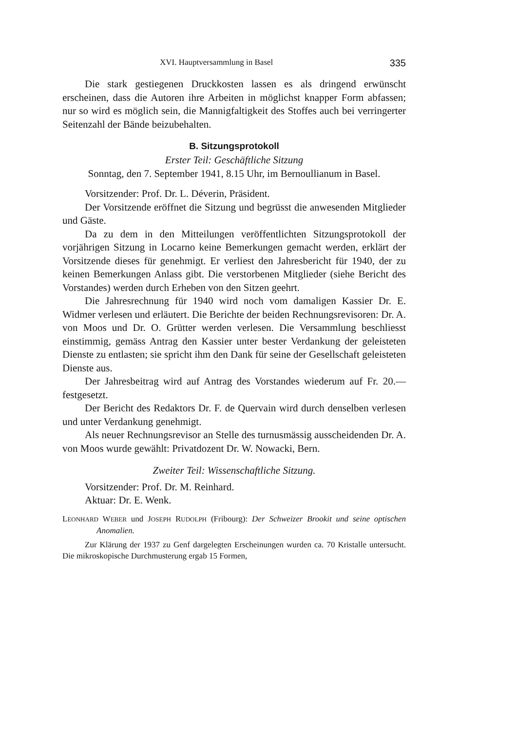XVI. Hauptversammlung in Basel 335
Die stark gestiegenen Druckkosten lassen es als dringend erwünscht erscheinen, dass die Autoren ihre Arbeiten in möglichst knapper Form abfassen; nur so wird es möglich sein, die Mannigfaltigkeit des Stoffes auch bei verringerter Seitenzahl der Bände beizubehalten.
B. Sitzungsprotokoll
Erster Teil: Geschäftliche Sitzung
Sonntag, den 7. September 1941, 8.15 Uhr, im Bernoullianum in Basel.
Vorsitzender: Prof. Dr. L. Déverin, Präsident.
Der Vorsitzende eröffnet die Sitzung und begrüsst die anwesenden Mitglieder und Gäste.
Da zu dem in den Mitteilungen veröffentlichten Sitzungsprotokoll der vorjährigen Sitzung in Locarno keine Bemerkungen gemacht werden, erklärt der Vorsitzende dieses für genehmigt. Er verliest den Jahresbericht für 1940, der zu keinen Bemerkungen Anlass gibt. Die verstorbenen Mitglieder (siehe Bericht des Vorstandes) werden durch Erheben von den Sitzen geehrt.
Die Jahresrechnung für 1940 wird noch vom damaligen Kassier Dr. E. Widmer verlesen und erläutert. Die Berichte der beiden Rechnungsrevisoren: Dr. A. von Moos und Dr. O. Grütter werden verlesen. Die Versammlung beschliesst einstimmig, gemäss Antrag den Kassier unter bester Verdankung der geleisteten Dienste zu entlasten; sie spricht ihm den Dank für seine der Gesellschaft geleisteten Dienste aus.
Der Jahresbeitrag wird auf Antrag des Vorstandes wiederum auf Fr. 20.— festgesetzt.
Der Bericht des Redaktors Dr. F. de Quervain wird durch denselben verlesen und unter Verdankung genehmigt.
Als neuer Rechnungsrevisor an Stelle des turnusmässig ausscheidenden Dr. A. von Moos wurde gewählt: Privatdozent Dr. W. Nowacki, Bern.
Zweiter Teil: Wissenschaftliche Sitzung.
Vorsitzender: Prof. Dr. M. Reinhard.
Aktuar: Dr. E. Wenk.
LEONHARD WEBER und JOSEPH RUDOLPH (Fribourg): Der Schweizer Brookit und seine optischen Anomalien.
Zur Klärung der 1937 zu Genf dargelegten Erscheinungen wurden ca. 70 Kristalle untersucht. Die mikroskopische Durchmusterung ergab 15 Formen,